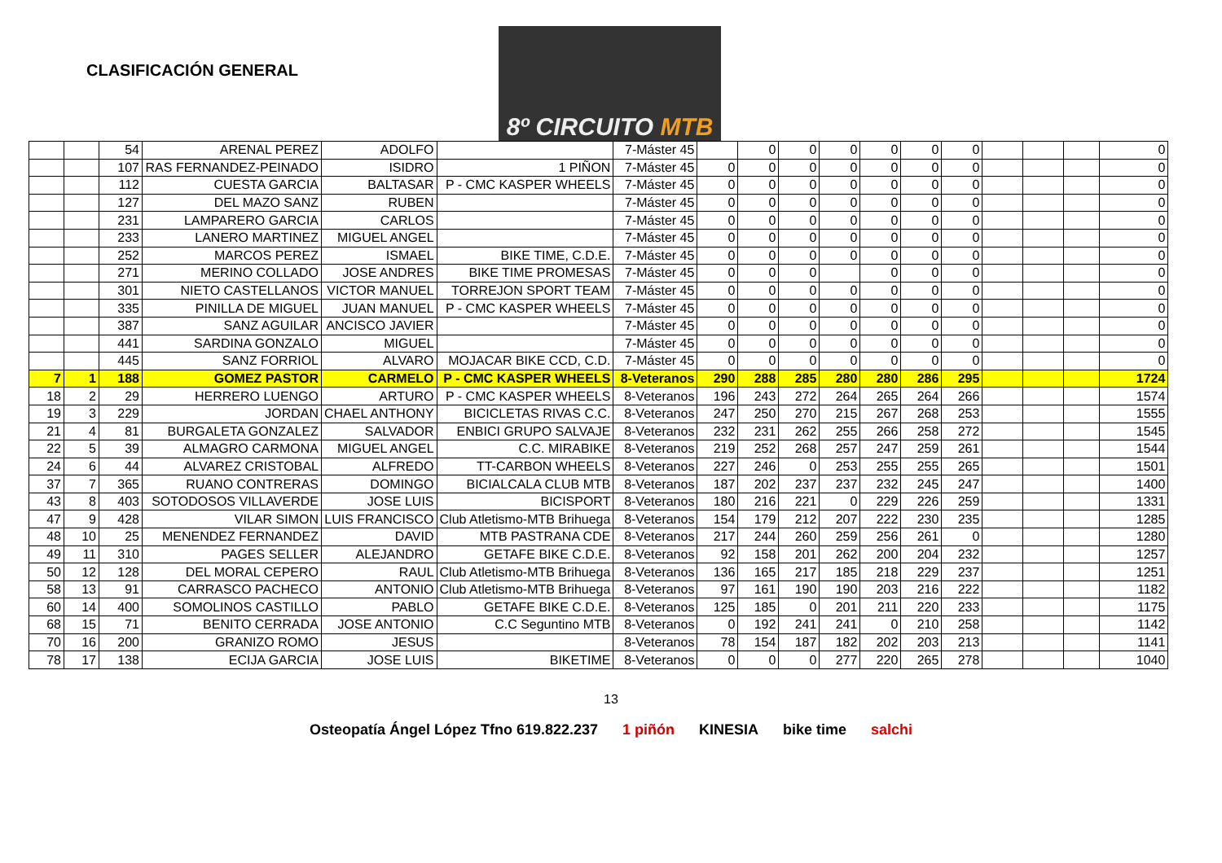CLASIFICACIÓN GENERAL
8º CIRCUITO MTB
| | | 54 | ARENAL PEREZ | ADOLFO | | 7-Máster 45 | | 0 | 0 | 0 | 0 | 0 | 0 | | | | 0 |
| | | 107 | RAS FERNANDEZ-PEINADO | ISIDRO | 1 PIÑON | 7-Máster 45 | 0 | 0 | 0 | 0 | 0 | 0 | 0 | | | | 0 |
| | | 112 | CUESTA GARCIA | BALTASAR | P - CMC KASPER WHEELS | 7-Máster 45 | 0 | 0 | 0 | 0 | 0 | 0 | 0 | | | | 0 |
| | | 127 | DEL MAZO SANZ | RUBEN | | 7-Máster 45 | 0 | 0 | 0 | 0 | 0 | 0 | 0 | | | | 0 |
| | | 231 | LAMPARERO GARCIA | CARLOS | | 7-Máster 45 | 0 | 0 | 0 | 0 | 0 | 0 | 0 | | | | 0 |
| | | 233 | LANERO MARTINEZ | MIGUEL ANGEL | | 7-Máster 45 | 0 | 0 | 0 | 0 | 0 | 0 | 0 | | | | 0 |
| | | 252 | MARCOS PEREZ | ISMAEL | BIKE TIME, C.D.E. | 7-Máster 45 | 0 | 0 | 0 | 0 | 0 | 0 | 0 | | | | 0 |
| | | 271 | MERINO COLLADO | JOSE ANDRES | BIKE TIME PROMESAS | 7-Máster 45 | 0 | 0 | 0 | | 0 | 0 | 0 | | | | 0 |
| | | 301 | NIETO CASTELLANOS | VICTOR MANUEL | TORREJON SPORT TEAM | 7-Máster 45 | 0 | 0 | 0 | 0 | 0 | 0 | 0 | | | | 0 |
| | | 335 | PINILLA DE MIGUEL | JUAN MANUEL | P - CMC KASPER WHEELS | 7-Máster 45 | 0 | 0 | 0 | 0 | 0 | 0 | 0 | | | | 0 |
| | | 387 | SANZ AGUILAR | ANCISCO JAVIER | | 7-Máster 45 | 0 | 0 | 0 | 0 | 0 | 0 | 0 | | | | 0 |
| | | 441 | SARDINA GONZALO | MIGUEL | | 7-Máster 45 | 0 | 0 | 0 | 0 | 0 | 0 | 0 | | | | 0 |
| | | 445 | SANZ FORRIOL | ALVARO | MOJACAR BIKE CCD, C.D. | 7-Máster 45 | 0 | 0 | 0 | 0 | 0 | 0 | 0 | | | | 0 |
| 7 | 1 | 188 | GOMEZ PASTOR | CARMELO | P - CMC KASPER WHEELS | 8-Veteranos | 290 | 288 | 285 | 280 | 280 | 286 | 295 | | | | 1724 |
| 18 | 2 | 29 | HERRERO LUENGO | ARTURO | P - CMC KASPER WHEELS | 8-Veteranos | 196 | 243 | 272 | 264 | 265 | 264 | 266 | | | | 1574 |
| 19 | 3 | 229 | JORDAN | CHAEL ANTHONY | BICICLETAS RIVAS C.C. | 8-Veteranos | 247 | 250 | 270 | 215 | 267 | 268 | 253 | | | | 1555 |
| 21 | 4 | 81 | BURGALETA GONZALEZ | SALVADOR | ENBICI GRUPO SALVAJE | 8-Veteranos | 232 | 231 | 262 | 255 | 266 | 258 | 272 | | | | 1545 |
| 22 | 5 | 39 | ALMAGRO CARMONA | MIGUEL ANGEL | C.C. MIRABIKE | 8-Veteranos | 219 | 252 | 268 | 257 | 247 | 259 | 261 | | | | 1544 |
| 24 | 6 | 44 | ALVAREZ CRISTOBAL | ALFREDO | TT-CARBON WHEELS | 8-Veteranos | 227 | 246 | 0 | 253 | 255 | 255 | 265 | | | | 1501 |
| 37 | 7 | 365 | RUANO CONTRERAS | DOMINGO | BICIALCALA CLUB MTB | 8-Veteranos | 187 | 202 | 237 | 237 | 232 | 245 | 247 | | | | 1400 |
| 43 | 8 | 403 | SOTODOSOS VILLAVERDE | JOSE LUIS | BICISPORT | 8-Veteranos | 180 | 216 | 221 | 0 | 229 | 226 | 259 | | | | 1331 |
| 47 | 9 | 428 | VILAR SIMON | LUIS FRANCISCO | Club Atletismo-MTB Brihuega | 8-Veteranos | 154 | 179 | 212 | 207 | 222 | 230 | 235 | | | | 1285 |
| 48 | 10 | 25 | MENENDEZ FERNANDEZ | DAVID | MTB PASTRANA CDE | 8-Veteranos | 217 | 244 | 260 | 259 | 256 | 261 | 0 | | | | 1280 |
| 49 | 11 | 310 | PAGES SELLER | ALEJANDRO | GETAFE BIKE C.D.E. | 8-Veteranos | 92 | 158 | 201 | 262 | 200 | 204 | 232 | | | | 1257 |
| 50 | 12 | 128 | DEL MORAL CEPERO | RAUL | Club Atletismo-MTB Brihuega | 8-Veteranos | 136 | 165 | 217 | 185 | 218 | 229 | 237 | | | | 1251 |
| 58 | 13 | 91 | CARRASCO PACHECO | ANTONIO | Club Atletismo-MTB Brihuega | 8-Veteranos | 97 | 161 | 190 | 190 | 203 | 216 | 222 | | | | 1182 |
| 60 | 14 | 400 | SOMOLINOS CASTILLO | PABLO | GETAFE BIKE C.D.E. | 8-Veteranos | 125 | 185 | 0 | 201 | 211 | 220 | 233 | | | | 1175 |
| 68 | 15 | 71 | BENITO CERRADA | JOSE ANTONIO | C.C Seguntino MTB | 8-Veteranos | 0 | 192 | 241 | 241 | 0 | 210 | 258 | | | | 1142 |
| 70 | 16 | 200 | GRANIZO ROMO | JESUS | | 8-Veteranos | 78 | 154 | 187 | 182 | 202 | 203 | 213 | | | | 1141 |
| 78 | 17 | 138 | ECIJA GARCIA | JOSE LUIS | BIKETIME | 8-Veteranos | 0 | 0 | 0 | 277 | 220 | 265 | 278 | | | | 1040 |
13
Osteopatía Ángel López Tfno 619.822.237 1 piñón KINESIA bike time salchi